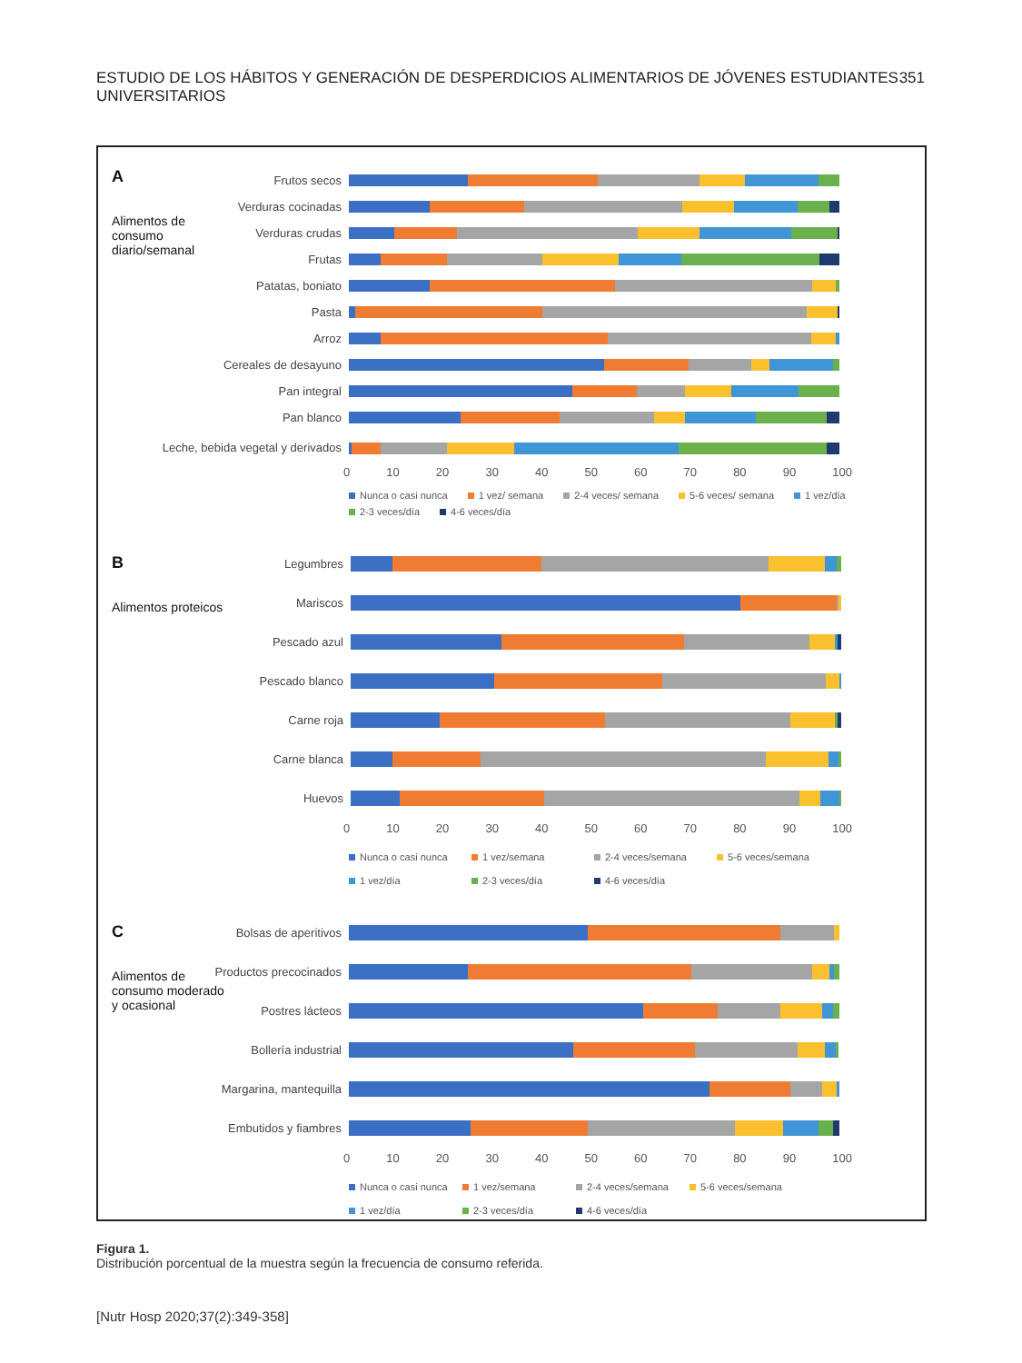ESTUDIO DE LOS HÁBITOS Y GENERACIÓN DE DESPERDICIOS ALIMENTARIOS DE JÓVENES ESTUDIANTES UNIVERSITARIOS 351
A
Alimentos de consumo diario/semanal
Frutos secos
Verduras cocinadas
Verduras crudas
Frutas
Patatas, boniato
Pasta
Arroz
Cereales de desayuno
Pan integral
Pan blanco
Leche, bebida vegetal y derivados
0 10 20 30 40 50 60 70 80 90 100
Nunca o casi nunca 1 vez/ semana 2-4 veces/ semana 5-6 veces/ semana 1 vez/día 2-3 veces/día 4-6 veces/día
B
Alimentos proteicos
Legumbres
Mariscos
Pescado azul
Pescado blanco
Carne roja
Carne blanca
Huevos
0 10 20 30 40 50 60 70 80 90 100
Nunca o casi nunca 1 vez/semana 2-4 veces/semana 5-6 veces/semana 1 vez/día 2-3 veces/día 4-6 veces/día
C
Alimentos de consumo moderado y ocasional
Bolsas de aperitivos
Productos precocinados
Postres lácteos
Bollería industrial
Margarina, mantequilla
Embutidos y fiambres
0 10 20 30 40 50 60 70 80 90 100
Nunca o casi nunca 1 vez/semana 2-4 veces/semana 5-6 veces/semana 1 vez/día 2-3 veces/día 4-6 veces/día
Figura 1.
Distribución porcentual de la muestra según la frecuencia de consumo referida.
[Nutr Hosp 2020;37(2):349-358]